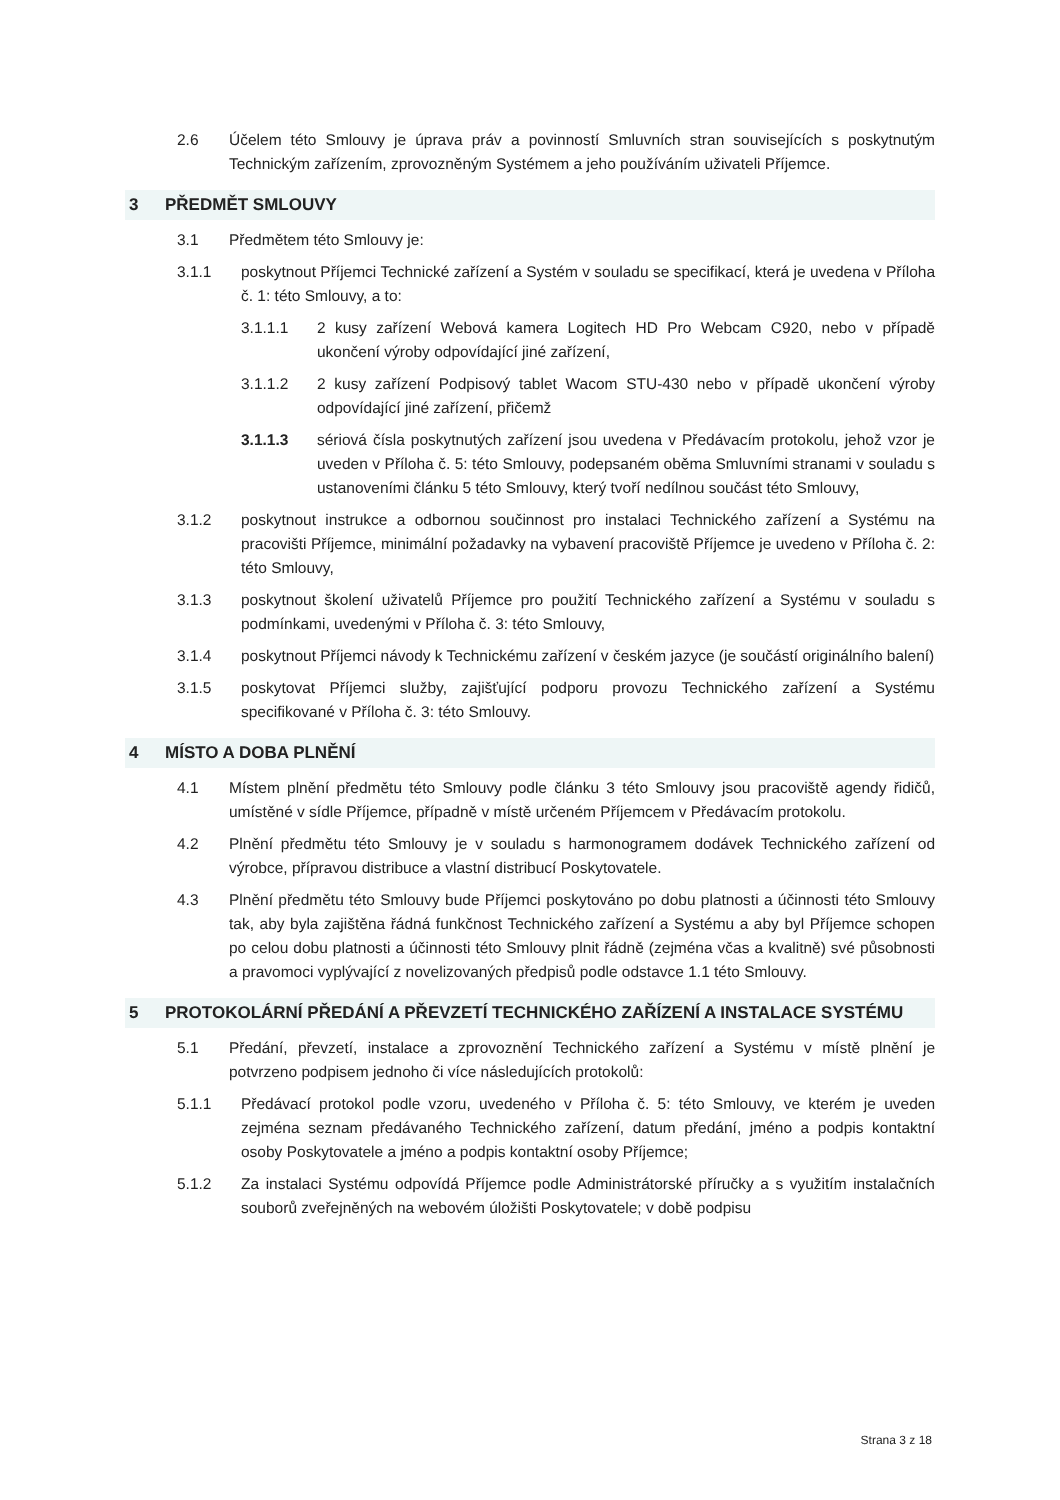2.6 Účelem této Smlouvy je úprava práv a povinností Smluvních stran souvisejících s poskytnutým Technickým zařízením, zprovozněným Systémem a jeho používáním uživateli Příjemce.
3 PŘEDMĚT SMLOUVY
3.1 Předmětem této Smlouvy je:
3.1.1 poskytnout Příjemci Technické zařízení a Systém v souladu se specifikací, která je uvedena v Příloha č. 1: této Smlouvy, a to:
3.1.1.1 2 kusy zařízení Webová kamera Logitech HD Pro Webcam C920, nebo v případě ukončení výroby odpovídající jiné zařízení,
3.1.1.2 2 kusy zařízení Podpisový tablet Wacom STU-430 nebo v případě ukončení výroby odpovídající jiné zařízení, přičemž
3.1.1.3 sériová čísla poskytnutých zařízení jsou uvedena v Předávacím protokolu, jehož vzor je uveden v Příloha č. 5: této Smlouvy, podepsaném oběma Smluvními stranami v souladu s ustanoveními článku 5 této Smlouvy, který tvoří nedílnou součást této Smlouvy,
3.1.2 poskytnout instrukce a odbornou součinnost pro instalaci Technického zařízení a Systému na pracovišti Příjemce, minimální požadavky na vybavení pracoviště Příjemce je uvedeno v Příloha č. 2: této Smlouvy,
3.1.3 poskytnout školení uživatelů Příjemce pro použití Technického zařízení a Systému v souladu s podmínkami, uvedenými v Příloha č. 3: této Smlouvy,
3.1.4 poskytnout Příjemci návody k Technickému zařízení v českém jazyce (je součástí originálního balení)
3.1.5 poskytovat Příjemci služby, zajišťující podporu provozu Technického zařízení a Systému specifikované v Příloha č. 3: této Smlouvy.
4 MÍSTO A DOBA PLNĚNÍ
4.1 Místem plnění předmětu této Smlouvy podle článku 3 této Smlouvy jsou pracoviště agendy řidičů, umístěné v sídle Příjemce, případně v místě určeném Příjemcem v Předávacím protokolu.
4.2 Plnění předmětu této Smlouvy je v souladu s harmonogramem dodávek Technického zařízení od výrobce, přípravou distribuce a vlastní distribucí Poskytovatele.
4.3 Plnění předmětu této Smlouvy bude Příjemci poskytováno po dobu platnosti a účinnosti této Smlouvy tak, aby byla zajištěna řádná funkčnost Technického zařízení a Systému a aby byl Příjemce schopen po celou dobu platnosti a účinnosti této Smlouvy plnit řádně (zejména včas a kvalitně) své působnosti a pravomoci vyplývající z novelizovaných předpisů podle odstavce 1.1 této Smlouvy.
5 PROTOKOLÁRNÍ PŘEDÁNÍ A PŘEVZETÍ TECHNICKÉHO ZAŘÍZENÍ A INSTALACE SYSTÉMU
5.1 Předání, převzetí, instalace a zprovoznění Technického zařízení a Systému v místě plnění je potvrzeno podpisem jednoho či více následujících protokolů:
5.1.1 Předávací protokol podle vzoru, uvedeného v Příloha č. 5: této Smlouvy, ve kterém je uveden zejména seznam předávaného Technického zařízení, datum předání, jméno a podpis kontaktní osoby Poskytovatele a jméno a podpis kontaktní osoby Příjemce;
5.1.2 Za instalaci Systému odpovídá Příjemce podle Administrátorské příručky a s využitím instalačních souborů zveřejněných na webovém úložišti Poskytovatele; v době podpisu
Strana 3 z 18